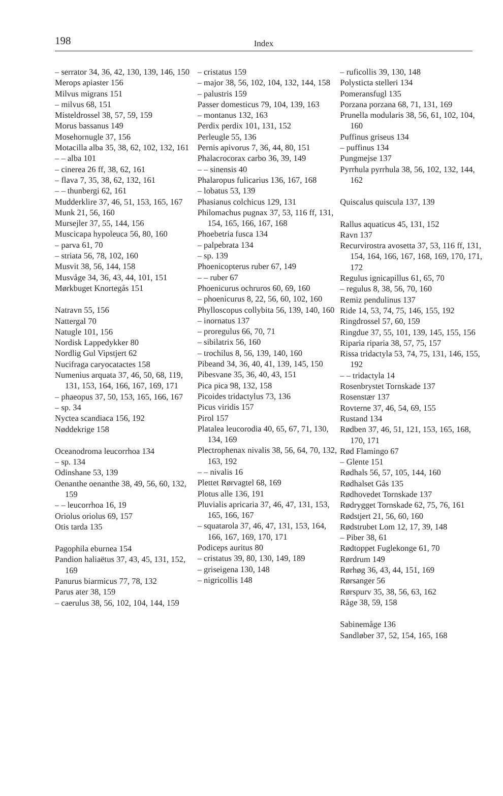198
Index
– serrator 34, 36, 42, 130, 139, 146, 150
Merops apiaster 156
Milvus migrans 151
– milvus 68, 151
Misteldrossel 38, 57, 59, 159
Morus bassanus 149
Mosehornugle 37, 156
Motacilla alba 35, 38, 62, 102, 132, 161
– – alba 101
– cinerea 26 ff, 38, 62, 161
– flava 7, 35, 38, 62, 132, 161
– – thunbergi 62, 161
Mudderklire 37, 46, 51, 153, 165, 167
Munk 21, 56, 160
Mursejler 37, 55, 144, 156
Muscicapa hypoleuca 56, 80, 160
– parva 61, 70
– striata 56, 78, 102, 160
Musvit 38, 56, 144, 158
Musvåge 34, 36, 43, 44, 101, 151
Mørkbuget Knortegås 151
Natravn 55, 156
Nattergal 70
Natugle 101, 156
Nordisk Lappedykker 80
Nordlig Gul Vipstjert 62
Nucifraga caryocatactes 158
Numenius arquata 37, 46, 50, 68, 119, 131, 153, 164, 166, 167, 169, 171
– phaeopus 37, 50, 153, 165, 166, 167
– sp. 34
Nyctea scandiaca 156, 192
Nøddekrige 158
Oceanodroma leucorrhoa 134
– sp. 134
Odinshane 53, 139
Oenanthe oenanthe 38, 49, 56, 60, 132, 159
– – leucorrhoa 16, 19
Oriolus oriolus 69, 157
Otis tarda 135
Pagophila eburnea 154
Pandion haliaëtus 37, 43, 45, 131, 152, 169
Panurus biarmicus 77, 78, 132
Parus ater 38, 159
– caerulus 38, 56, 102, 104, 144, 159
– cristatus 159
– major 38, 56, 102, 104, 132, 144, 158
– palustris 159
Passer domesticus 79, 104, 139, 163
– montanus 132, 163
Perdix perdix 101, 131, 152
Perleugle 55, 136
Pernis apivorus 7, 36, 44, 80, 151
Phalacrocorax carbo 36, 39, 149
– – sinensis 40
Phalaropus fulicarius 136, 167, 168
– lobatus 53, 139
Phasianus colchicus 129, 131
Philomachus pugnax 37, 53, 116 ff, 131, 154, 165, 166, 167, 168
Phoebetria fusca 134
– palpebrata 134
– sp. 139
Phoenicopterus ruber 67, 149
– – ruber 67
Phoenicurus ochruros 60, 69, 160
– phoenicurus 8, 22, 56, 60, 102, 160
Phylloscopus collybita 56, 139, 140, 160
– inornatus 137
– proregulus 66, 70, 71
– sibilatrix 56, 160
– trochilus 8, 56, 139, 140, 160
Pibeand 34, 36, 40, 41, 139, 145, 150
Pibesvane 35, 36, 40, 43, 151
Pica pica 98, 132, 158
Picoides tridactylus 73, 136
Picus viridis 157
Pirol 157
Platalea leucorodia 40, 65, 67, 71, 130, 134, 169
Plectrophenax nivalis 38, 56, 64, 70, 132, 163, 192
– – nivalis 16
Plettet Rørvagtel 68, 169
Plotus alle 136, 191
Pluvialis apricaria 37, 46, 47, 131, 153, 165, 166, 167
– squatarola 37, 46, 47, 131, 153, 164, 166, 167, 169, 170, 171
Podiceps auritus 80
– cristatus 39, 80, 130, 149, 189
– griseigena 130, 148
– nigricollis 148
– ruficollis 39, 130, 148
Polysticta stelleri 134
Pomeransfugl 135
Porzana porzana 68, 71, 131, 169
Prunella modularis 38, 56, 61, 102, 104, 160
Puffinus griseus 134
– puffinus 134
Pungmejse 137
Pyrrhula pyrrhula 38, 56, 102, 132, 144, 162
Quiscalus quiscula 137, 139
Rallus aquaticus 45, 131, 152
Ravn 137
Recurvirostra avosetta 37, 53, 116 ff, 131, 154, 164, 166, 167, 168, 169, 170, 171, 172
Regulus ignicapillus 61, 65, 70
– regulus 8, 38, 56, 70, 160
Remiz pendulinus 137
Ride 14, 53, 74, 75, 146, 155, 192
Ringdrossel 57, 60, 159
Ringdue 37, 55, 101, 139, 145, 155, 156
Riparia riparia 38, 57, 75, 157
Rissa tridactyla 53, 74, 75, 131, 146, 155, 192
– – tridactyla 14
Rosenbrystet Tornskade 137
Rosenstær 137
Rovterne 37, 46, 54, 69, 155
Rustand 134
Rødben 37, 46, 51, 121, 153, 165, 168, 170, 171
Rød Flamingo 67
– Glente 151
Rødhals 56, 57, 105, 144, 160
Rødhalset Gås 135
Rødhovedet Tornskade 137
Rødrygget Tornskade 62, 75, 76, 161
Rødstjert 21, 56, 60, 160
Rødstrubet Lom 12, 17, 39, 148
– Piber 38, 61
Rødtoppet Fuglekonge 61, 70
Rørdrum 149
Rørhøg 36, 43, 44, 151, 169
Rørsanger 56
Rørspurv 35, 38, 56, 63, 162
Råge 38, 59, 158
Sabinemåge 136
Sandløber 37, 52, 154, 165, 168